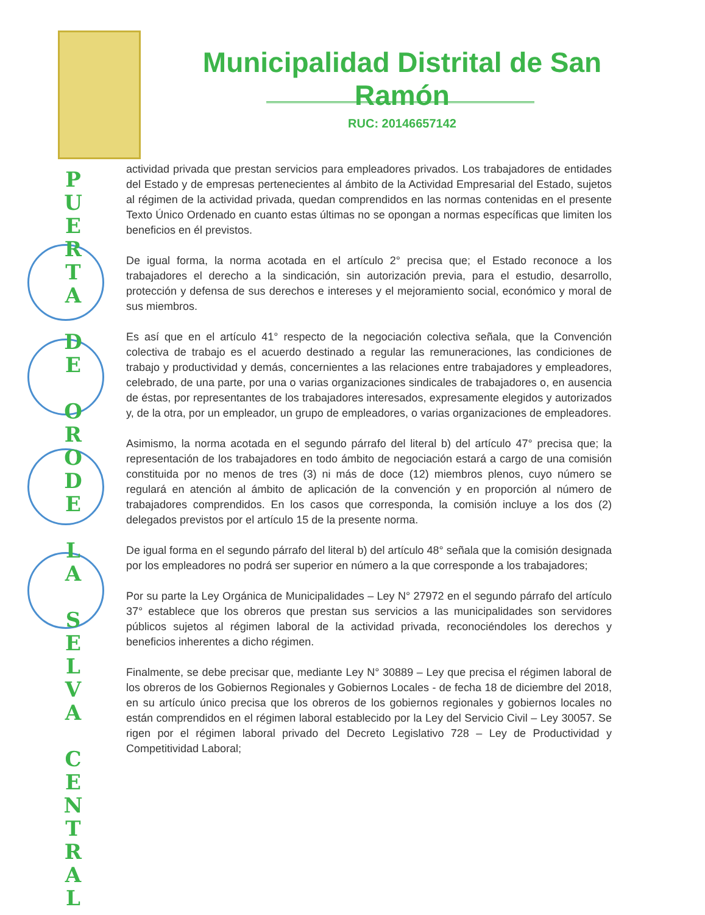P
U
E
R
T
A
D
E
O
R
O
D
E
L
A
S
E
L
V
A
C
E
N
T
R
A
L
Municipalidad Distrital de San Ramón
RUC: 20146657142
actividad privada que prestan servicios para empleadores privados. Los trabajadores de entidades del Estado y de empresas pertenecientes al ámbito de la Actividad Empresarial del Estado, sujetos al régimen de la actividad privada, quedan comprendidos en las normas contenidas en el presente Texto Único Ordenado en cuanto estas últimas no se opongan a normas específicas que limiten los beneficios en él previstos.
De igual forma, la norma acotada en el artículo 2° precisa que; el Estado reconoce a los trabajadores el derecho a la sindicación, sin autorización previa, para el estudio, desarrollo, protección y defensa de sus derechos e intereses y el mejoramiento social, económico y moral de sus miembros.
Es así que en el artículo 41° respecto de la negociación colectiva señala, que la Convención colectiva de trabajo es el acuerdo destinado a regular las remuneraciones, las condiciones de trabajo y productividad y demás, concernientes a las relaciones entre trabajadores y empleadores, celebrado, de una parte, por una o varias organizaciones sindicales de trabajadores o, en ausencia de éstas, por representantes de los trabajadores interesados, expresamente elegidos y autorizados y, de la otra, por un empleador, un grupo de empleadores, o varias organizaciones de empleadores.
Asimismo, la norma acotada en el segundo párrafo del literal b) del artículo 47° precisa que; la representación de los trabajadores en todo ámbito de negociación estará a cargo de una comisión constituida por no menos de tres (3) ni más de doce (12) miembros plenos, cuyo número se regulará en atención al ámbito de aplicación de la convención y en proporción al número de trabajadores comprendidos. En los casos que corresponda, la comisión incluye a los dos (2) delegados previstos por el artículo 15 de la presente norma.
De igual forma en el segundo párrafo del literal b) del artículo 48° señala que la comisión designada por los empleadores no podrá ser superior en número a la que corresponde a los trabajadores;
Por su parte la Ley Orgánica de Municipalidades – Ley N° 27972 en el segundo párrafo del artículo 37° establece que los obreros que prestan sus servicios a las municipalidades son servidores públicos sujetos al régimen laboral de la actividad privada, reconociéndoles los derechos y beneficios inherentes a dicho régimen.
Finalmente, se debe precisar que, mediante Ley N° 30889 – Ley que precisa el régimen laboral de los obreros de los Gobiernos Regionales y Gobiernos Locales - de fecha 18 de diciembre del 2018, en su artículo único precisa que los obreros de los gobiernos regionales y gobiernos locales no están comprendidos en el régimen laboral establecido por la Ley del Servicio Civil – Ley 30057. Se rigen por el régimen laboral privado del Decreto Legislativo 728 – Ley de Productividad y Competitividad Laboral;